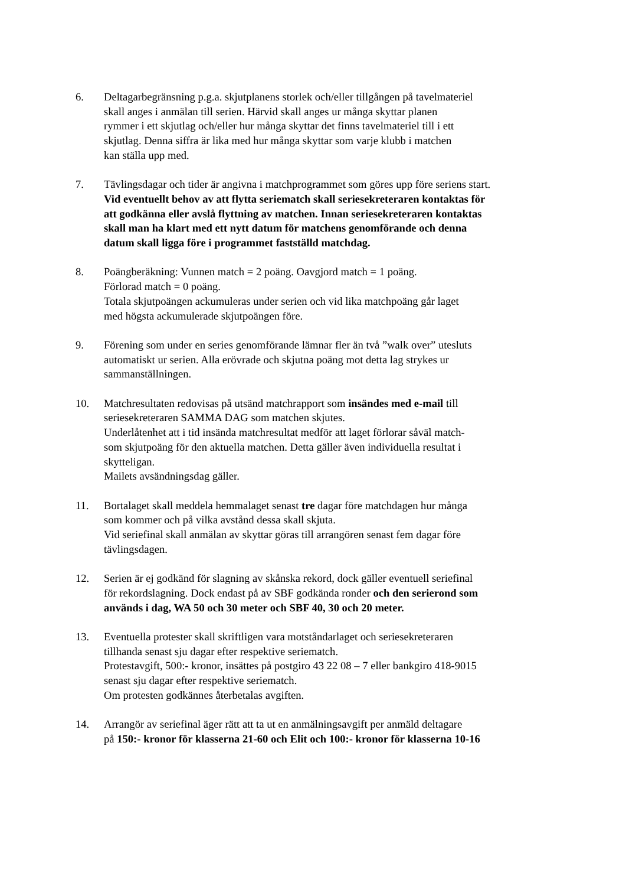6. Deltagarbegränsning p.g.a. skjutplanens storlek och/eller tillgången på tavelmateriel
skall anges i anmälan till serien. Härvid skall anges ur många skyttar planen
rymmer i ett skjutlag och/eller hur många skyttar det finns tavelmateriel till i ett
skjutlag. Denna siffra är lika med hur många skyttar som varje klubb i matchen
kan ställa upp med.
7. Tävlingsdagar och tider är angivna i matchprogrammet som göres upp före seriens start.
Vid eventuellt behov av att flytta seriematch skall seriesekreteraren kontaktas för
att godkänna eller avslå flyttning av matchen. Innan seriesekreteraren kontaktas
skall man ha klart med ett nytt datum för matchens genomförande och denna
datum skall ligga före i programmet fastställd matchdag.
8. Poängberäkning: Vunnen match = 2 poäng. Oavgjord match = 1 poäng.
Förlorad match = 0 poäng.
Totala skjutpoängen ackumuleras under serien och vid lika matchpoäng går laget
med högsta ackumulerade skjutpoängen före.
9. Förening som under en series genomförande lämnar fler än två ”walk over” utesluts
automatiskt ur serien. Alla erövrade och skjutna poäng mot detta lag strykes ur
sammanställningen.
10. Matchresultaten redovisas på utsänd matchrapport som insändes med e-mail till
seriesekreteraren SAMMA DAG som matchen skjutes.
Underlåtenhet att i tid insända matchresultat medför att laget förlorar såväl match-
som skjutpoäng för den aktuella matchen. Detta gäller även individuella resultat i
skytteligan.
Mailets avsändningsdag gäller.
11. Bortalaget skall meddela hemmalaget senast tre dagar före matchdagen hur många
som kommer och på vilka avstånd dessa skall skjuta.
Vid seriefinal skall anmälan av skyttar göras till arrangören senast fem dagar före
tävlingsdagen.
12. Serien är ej godkänd för slagning av skånska rekord, dock gäller eventuell seriefinal
för rekordslagning. Dock endast på av SBF godkända ronder och den serierond som
används i dag, WA 50 och 30 meter och SBF 40, 30 och 20 meter.
13. Eventuella protester skall skriftligen vara motståndarlaget och seriesekreteraren
tillhanda senast sju dagar efter respektive seriematch.
Protestavgift, 500:- kronor, insättes på postgiro 43 22 08 – 7 eller bankgiro 418-9015
senast sju dagar efter respektive seriematch.
Om protesten godkännes återbetalas avgiften.
14. Arrangör av seriefinal äger rätt att ta ut en anmälningsavgift per anmäld deltagare
på 150:- kronor för klasserna 21-60 och Elit och 100:- kronor för klasserna 10-16